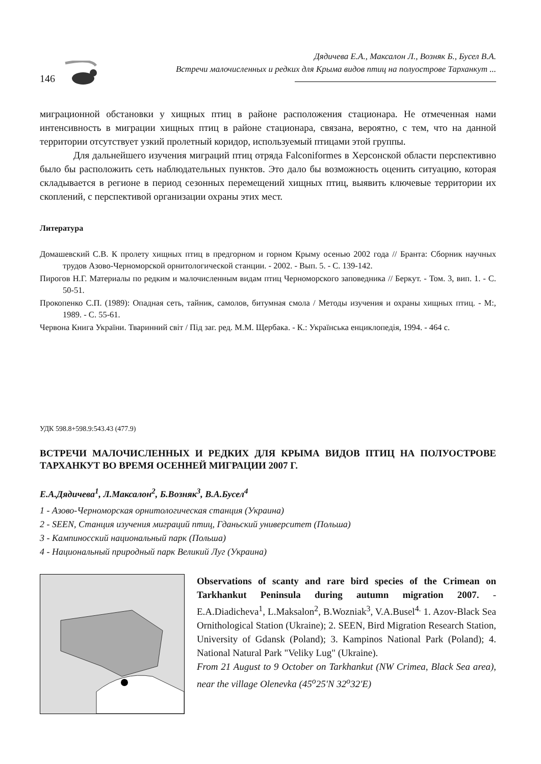146
Дядичева Е.А., Максалон Л., Возняк Б., Бусел В.А.
Встречи малочисленных и редких для Крыма видов птиц на полуострове Тарханкут ...
миграционной обстановки у хищных птиц в районе расположения стационара. Не отмеченная нами интенсивность в миграции хищных птиц в районе стационара, связана, вероятно, с тем, что на данной территории отсутствует узкий пролетный коридор, используемый птицами этой группы.
Для дальнейшего изучения миграций птиц отряда Falconiformes в Херсонской области перспективно было бы расположить сеть наблюдательных пунктов. Это дало бы возможность оценить ситуацию, которая складывается в регионе в период сезонных перемещений хищных птиц, выявить ключевые территории их скоплений, с перспективой организации охраны этих мест.
Литература
Домашевский С.В. К пролету хищных птиц в предгорном и горном Крыму осенью 2002 года // Бранта: Сборник научных трудов Азово-Черноморской орнитологической станции. - 2002. - Вып. 5. - С. 139-142.
Пирогов Н.Г. Материалы по редким и малочисленным видам птиц Черноморского заповедника // Беркут. - Том. 3, вип. 1. - С. 50-51.
Прокопенко С.П. (1989): Опадная сеть, тайник, самолов, битумная смола / Методы изучения и охраны хищных птиц. - М:, 1989. - С. 55-61.
Червона Книга України. Тваринний світ / Під заг. ред. М.М. Щербака. - К.: Українська енциклопедія, 1994. - 464 с.
УДК 598.8+598.9:543.43 (477.9)
ВСТРЕЧИ МАЛОЧИСЛЕННЫХ И РЕДКИХ ДЛЯ КРЫМА ВИДОВ ПТИЦ НА ПОЛУОСТРОВЕ ТАРХАНКУТ ВО ВРЕМЯ ОСЕННЕЙ МИГРАЦИИ 2007 Г.
Е.А.Дядичева<sup>1</sup>, Л.Максалон<sup>2</sup>, Б.Возняк<sup>3</sup>, В.А.Бусел<sup>4</sup>
1 - Азово-Черноморская орнитологическая станция (Украина)
2 - SEEN, Станция изучения миграций птиц, Гданьский университет (Польша)
3 - Кампиносский национальный парк (Польша)
4 - Национальный природный парк Великий Луг (Украина)
Observations of scanty and rare bird species of the Crimean on Tarkhankut Peninsula during autumn migration 2007. - E.A.Diadicheva<sup>1</sup>, L.Maksalon<sup>2</sup>, B.Wozniak<sup>3</sup>, V.A.Busel<sup>4.</sup> 1. Azov-Black Sea Ornithological Station (Ukraine); 2. SEEN, Bird Migration Research Station, University of Gdansk (Poland); 3. Kampinos National Park (Poland); 4. National Natural Park "Veliky Lug" (Ukraine).
From 21 August to 9 October on Tarkhankut (NW Crimea, Black Sea area), near the village Olenevka (45<sup>o</sup>25'N 32<sup>o</sup>32'E)